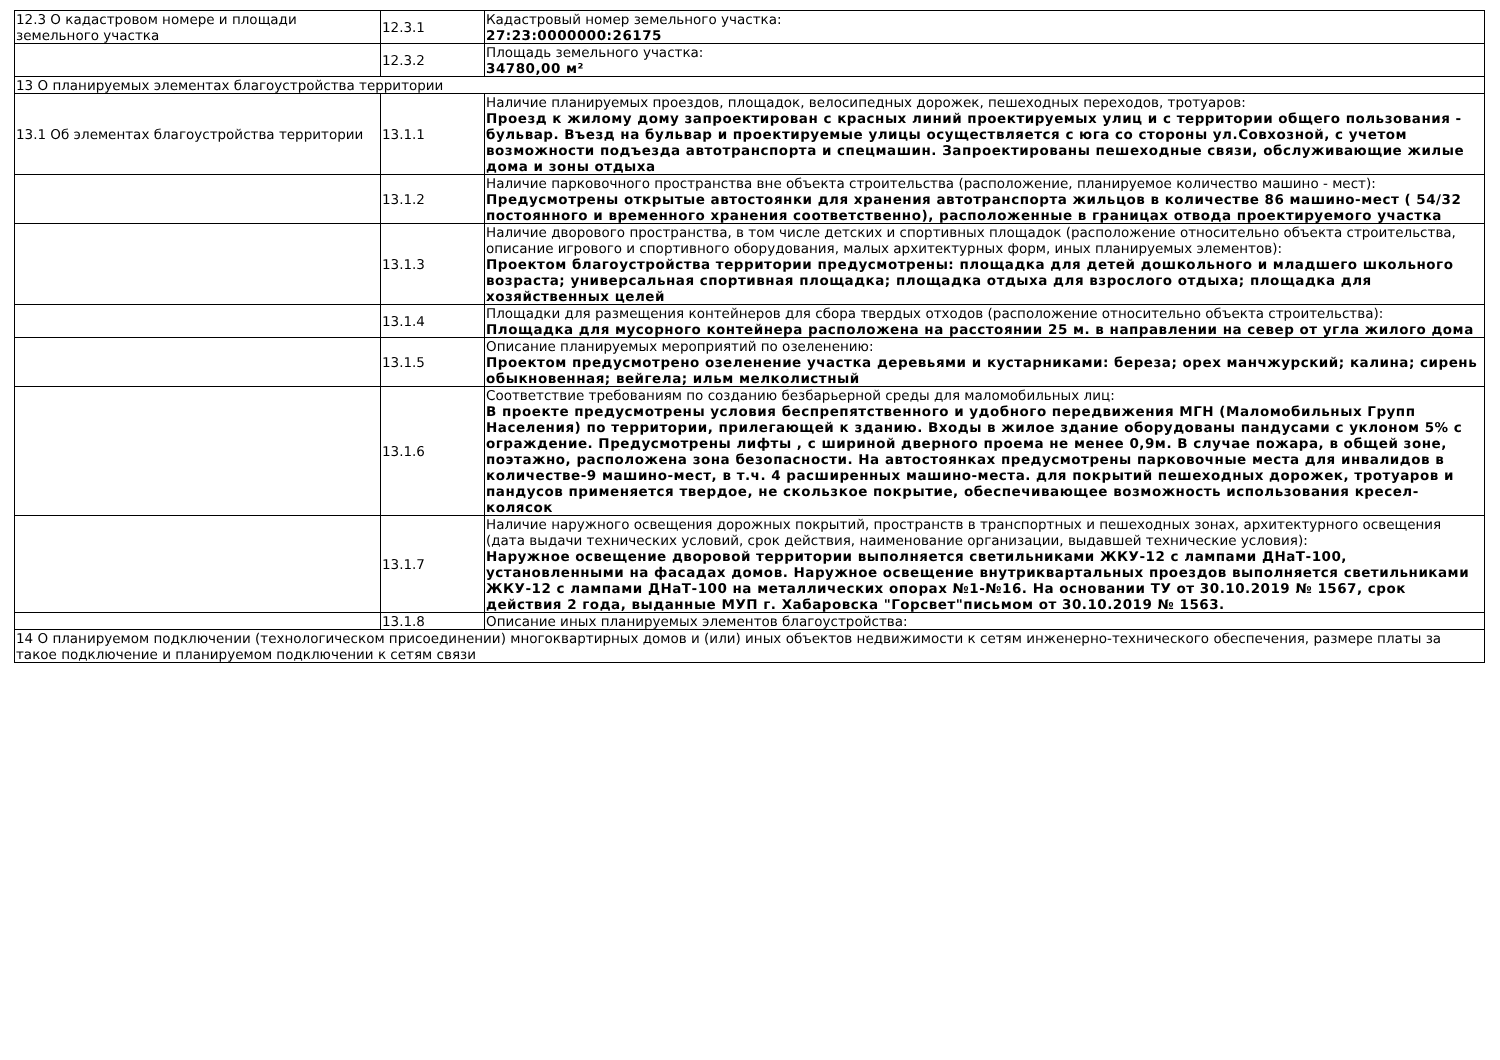| 12.3 О кадастровом номере и площади земельного участка | 12.3.1 | Кадастровый номер земельного участка: 27:23:0000000:26175 |
| | 12.3.2 | Площадь земельного участка: 34780,00 м² |
| 13 О планируемых элементах благоустройства территории | | |
| 13.1 Об элементах благоустройства территории | 13.1.1 | Наличие планируемых проездов, площадок, велосипедных дорожек, пешеходных переходов, тротуаров: Проезд к жилому дому запроектирован с красных линий проектируемых улиц и с территории общего пользования - бульвар. Въезд на бульвар и проектируемые улицы осуществляется с юга со стороны ул.Совхозной, с учетом возможности подъезда автотранспорта и спецмашин. Запроектированы пешеходные связи, обслуживающие жилые дома и зоны отдыха |
| | 13.1.2 | Наличие парковочного пространства вне объекта строительства (расположение, планируемое количество машино - мест): Предусмотрены открытые автостоянки для хранения автотранспорта жильцов в количестве 86 машино-мест ( 54/32 постоянного и временного хранения соответственно), расположенные в границах отвода проектируемого участка |
| | 13.1.3 | Наличие дворового пространства, в том числе детских и спортивных площадок (расположение относительно объекта строительства, описание игрового и спортивного оборудования, малых архитектурных форм, иных планируемых элементов): Проектом благоустройства территории предусмотрены: площадка для детей дошкольного и младшего школьного возраста; универсальная спортивная площадка; площадка отдыха для взрослого отдыха; площадка для хозяйственных целей |
| | 13.1.4 | Площадки для размещения контейнеров для сбора твердых отходов (расположение относительно объекта строительства): Площадка для мусорного контейнера расположена на расстоянии 25 м. в направлении на север от угла жилого дома |
| | 13.1.5 | Описание планируемых мероприятий по озеленению: Проектом предусмотрено озеленение участка деревьями и кустарниками: береза; орех манчжурский; калина; сирень обыкновенная; вейгела; ильм мелколистный |
| | 13.1.6 | Соответствие требованиям по созданию безбарьерной среды для маломобильных лиц: В проекте предусмотрены условия беспрепятственного и удобного передвижения МГН (Маломобильных Групп Населения) по территории, прилегающей к зданию. Входы в жилое здание оборудованы пандусами с уклоном 5% с ограждение. Предусмотрены лифты , с шириной дверного проема не менее 0,9м. В случае пожара, в общей зоне, поэтажно, расположена зона безопасности. На автостоянках предусмотрены парковочные места для инвалидов в количестве-9 машино-мест, в т.ч. 4 расширенных машино-места. для покрытий пешеходных дорожек, тротуаров и пандусов применяется твердое, не скользкое покрытие, обеспечивающее возможность использования кресел-колясок |
| | 13.1.7 | Наличие наружного освещения дорожных покрытий, пространств в транспортных и пешеходных зонах, архитектурного освещения (дата выдачи технических условий, срок действия, наименование организации, выдавшей технические условия): Наружное освещение дворовой территории выполняется светильниками ЖКУ-12 с лампами ДНаТ-100, установленными на фасадах домов. Наружное освещение внутриквартальных проездов выполняется светильниками ЖКУ-12 с лампами ДНаТ-100 на металлических опорах №1-№16. На основании ТУ от 30.10.2019 № 1567, срок действия 2 года, выданные МУП г. Хабаровска "Горсвет"письмом от 30.10.2019 № 1563. |
| | 13.1.8 | Описание иных планируемых элементов благоустройства: |
| 14 О планируемом подключении (технологическом присоединении) многоквартирных домов и (или) иных объектов недвижимости к сетям инженерно-технического обеспечения, размере платы за такое подключение и планируемом подключении к сетям связи | | |